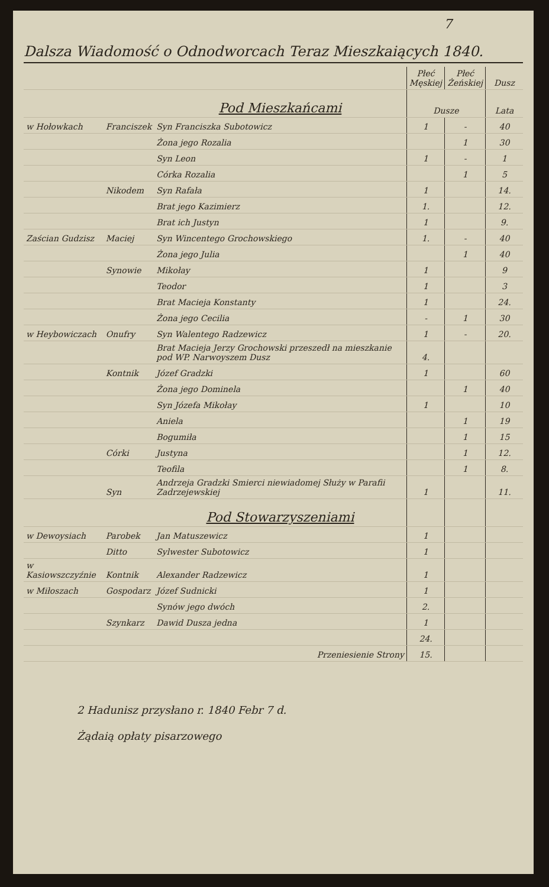7
Dalsza Wiadomość o Odnodworcach Teraz Mieszkaiących 1840.
| | | | Płeć Męskiej | Płeć Żeńskiej | Dusz |
| --- | --- | --- | --- | --- | --- |
| | | Pod Mieszkańcami | Dusze | | Lata |
| w Hołowkach | Franciszek | Syn Franciszka Subotowicz | 1 | - | 40 |
| | | Żona jego Rozalia | | 1 | 30 |
| | | Syn Leon | 1 | - | 1 |
| | | Córka Rozalia | | 1 | 5 |
| | Nikodem | Syn Rafała | 1 | | 14. |
| | | Brat jego Kazimierz | 1. | | 12. |
| | | Brat ich Justyn | 1 | | 9. |
| Zaścian Gudzisz | Maciej | Syn Wincentego Grochowskiego | 1. | - | 40 |
| | | Żona jego Julia | | 1 | 40 |
| | Synowie | Mikołay | 1 | | 9 |
| | | Teodor | 1 | | 3 |
| | | Brat Macieja Konstanty | 1 | | 24. |
| | | Żona jego Cecilia | - | 1 | 30 |
| w Heybowiczach | Onufry | Syn Walentego Radzewicz | 1 | - | 20. |
| | | Brat Macieja Jerzy Grochowski przeszedł na mieszkanie pod WP. Narwoyszem Dusz | 4. | | |
| | Kontnik | Józef Gradzki | 1 | | 60 |
| | | Żona jego Dominela | | 1 | 40 |
| | | Syn Józefa Mikołay | 1 | | 10 |
| | | Aniela | | 1 | 19 |
| | | Bogumiła | | 1 | 15 |
| | Córki | Justyna | | 1 | 12. |
| | | Teofila | | 1 | 8. |
| | Syn | Andrzeja Gradzki Smierci niewiadomej Służy w Parafii Zadrzejewskiej | 1 | | 11. |
| | | Pod Stowarzyszeniami | | | |
| w Dewoysiach | Parobek | Jan Matuszewicz | 1 | | |
| | Ditto | Sylwester Subotowicz | 1 | | |
| w Kasiowszczyźnie | Kontnik | Alexander Radzewicz | 1 | | |
| w Miłoszach | Gospodarz | Józef Sudnicki | 1 | | |
| | | Synów jego dwóch | 2. | | |
| | Szynkarz | Dawid Dusza jedna | 1 | | |
| | | | 24. | | |
| | | Przeniesienie Strony | 15. | | |
2 Hadunisz przysłano r. 1840 Febr 7 d.
Żądaią opłaty pisarzowego